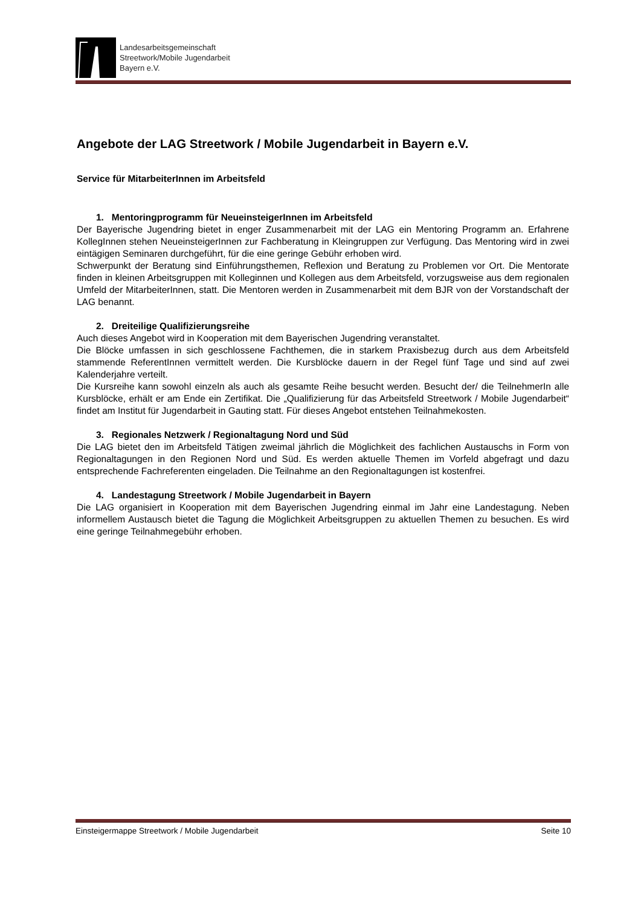Landesarbeitsgemeinschaft
Streetwork/Mobile Jugendarbeit
Bayern e.V.
Angebote der LAG Streetwork / Mobile Jugendarbeit in Bayern e.V.
Service für MitarbeiterInnen im Arbeitsfeld
1. Mentoringprogramm für NeueinsteigerInnen im Arbeitsfeld
Der Bayerische Jugendring bietet in enger Zusammenarbeit mit der LAG ein Mentoring Programm an. Erfahrene KollegInnen stehen NeueinsteigerInnen zur Fachberatung in Kleingruppen zur Verfügung. Das Mentoring wird in zwei eintägigen Seminaren durchgeführt, für die eine geringe Gebühr erhoben wird.
Schwerpunkt der Beratung sind Einführungsthemen, Reflexion und Beratung zu Problemen vor Ort. Die Mentorate finden in kleinen Arbeitsgruppen mit Kolleginnen und Kollegen aus dem Arbeitsfeld, vorzugsweise aus dem regionalen Umfeld der MitarbeiterInnen, statt. Die Mentoren werden in Zusammenarbeit mit dem BJR von der Vorstandschaft der LAG benannt.
2. Dreiteilige Qualifizierungsreihe
Auch dieses Angebot wird in Kooperation mit dem Bayerischen Jugendring veranstaltet.
Die Blöcke umfassen in sich geschlossene Fachthemen, die in starkem Praxisbezug durch aus dem Arbeitsfeld stammende ReferentInnen vermittelt werden. Die Kursblöcke dauern in der Regel fünf Tage und sind auf zwei Kalenderjahre verteilt.
Die Kursreihe kann sowohl einzeln als auch als gesamte Reihe besucht werden. Besucht der/ die TeilnehmerIn alle Kursblöcke, erhält er am Ende ein Zertifikat. Die „Qualifizierung für das Arbeitsfeld Streetwork / Mobile Jugendarbeit“ findet am Institut für Jugendarbeit in Gauting statt. Für dieses Angebot entstehen Teilnahmekosten.
3. Regionales Netzwerk / Regionaltagung Nord und Süd
Die LAG bietet den im Arbeitsfeld Tätigen zweimal jährlich die Möglichkeit des fachlichen Austauschs in Form von Regionaltagungen in den Regionen Nord und Süd. Es werden aktuelle Themen im Vorfeld abgefragt und dazu entsprechende Fachreferenten eingeladen. Die Teilnahme an den Regionaltagungen ist kostenfrei.
4. Landestagung Streetwork / Mobile Jugendarbeit in Bayern
Die LAG organisiert in Kooperation mit dem Bayerischen Jugendring einmal im Jahr eine Landestagung. Neben informellem Austausch bietet die Tagung die Möglichkeit Arbeitsgruppen zu aktuellen Themen zu besuchen. Es wird eine geringe Teilnahmegebühr erhoben.
Einsteigermappe Streetwork / Mobile Jugendarbeit Seite 10